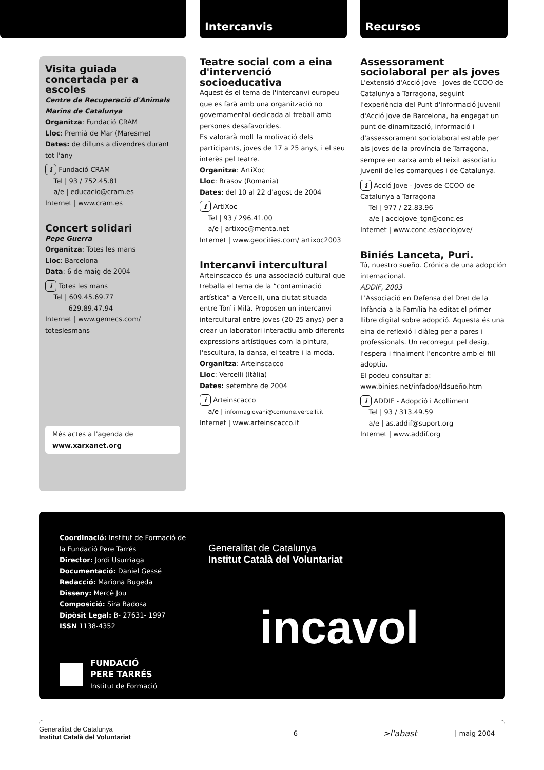Intercanvis Recursos
Visita guiada concertada per a escoles
Centre de Recuperació d'Animals Marins de Catalunya
Organitza: Fundació CRAM
Lloc: Premià de Mar (Maresme)
Dates: de dilluns a divendres durant tot l'any
i Fundació CRAM
Tel | 93 / 752.45.81
a/e | educacio@cram.es
Internet | www.cram.es
Concert solidari
Pepe Guerra
Organitza: Totes les mans
Lloc: Barcelona
Data: 6 de maig de 2004
i Totes les mans
Tel | 609.45.69.77
629.89.47.94
Internet | www.gemecs.com/ toteslesmans
Més actes a l'agenda de www.xarxanet.org
Teatre social com a eina d'intervenció socioeducativa
Aquest és el tema de l'intercanvi europeu que es farà amb una organització no governamental dedicada al treball amb persones desafavorides.
Es valorarà molt la motivació dels participants, joves de 17 a 25 anys, i el seu interès pel teatre.
Organitza: ArtiXoc
Lloc: Brasov (Romania)
Dates: del 10 al 22 d'agost de 2004
i ArtiXoc
Tel | 93 / 296.41.00
a/e | artixoc@menta.net
Internet | www.geocities.com/ artixoc2003
Intercanvi intercultural
Arteinscacco és una associació cultural que treballa el tema de la “contaminació artística” a Vercelli, una ciutat situada entre Torí i Milà. Proposen un intercanvi intercultural entre joves (20-25 anys) per a crear un laboratori interactiu amb diferents expressions artístiques com la pintura, l'escultura, la dansa, el teatre i la moda.
Organitza: Arteinscacco
Lloc: Vercelli (Itàlia)
Dates: setembre de 2004
i Arteinscacco
a/e | informagiovani@comune.vercelli.it
Internet | www.arteinscacco.it
Assessorament sociolaboral per als joves
L'extensió d'Acció Jove - Joves de CCOO de Catalunya a Tarragona, seguint l'experiència del Punt d'Informació Juvenil d'Acció Jove de Barcelona, ha engegat un punt de dinamització, informació i d'assessorament sociolaboral estable per als joves de la província de Tarragona, sempre en xarxa amb el teixit associatiu juvenil de les comarques i de Catalunya.
i Acció Jove - Joves de CCOO de Catalunya a Tarragona
Tel | 977 / 22.83.96
a/e | acciojove_tgn@conc.es
Internet | www.conc.es/acciojove/
Biniés Lanceta, Puri.
Tú, nuestro sueño. Crónica de una adopción internacional.
ADDIF, 2003
L'Associació en Defensa del Dret de la Infància a la Família ha editat el primer llibre digital sobre adopció. Aquesta és una eina de reflexió i diàleg per a pares i professionals. Un recorregut pel desig, l'espera i finalment l'encontre amb el fill adoptiu.
El podeu consultar a:
www.binies.net/infadop/ldsueño.htm
i ADDIF - Adopció i Acolliment
Tel | 93 / 313.49.59
a/e | as.addif@suport.org
Internet | www.addif.org
Coordinació: Institut de Formació de la Fundació Pere Tarrés
Director: Jordi Usurriaga
Documentació: Daniel Gessé
Redacció: Mariona Bugeda
Disseny: Mercè Jou
Composició: Sira Badosa
Dipòsit Legal: B- 27631- 1997
ISSN 1138-4352
FUNDACIÓ
PERE TARRÉS
Institut de Formació
Generalitat de Catalunya
Institut Català del Voluntariat
incavol
Generalitat de Catalunya
Institut Català del Voluntariat
6
>l'abast
| maig 2004